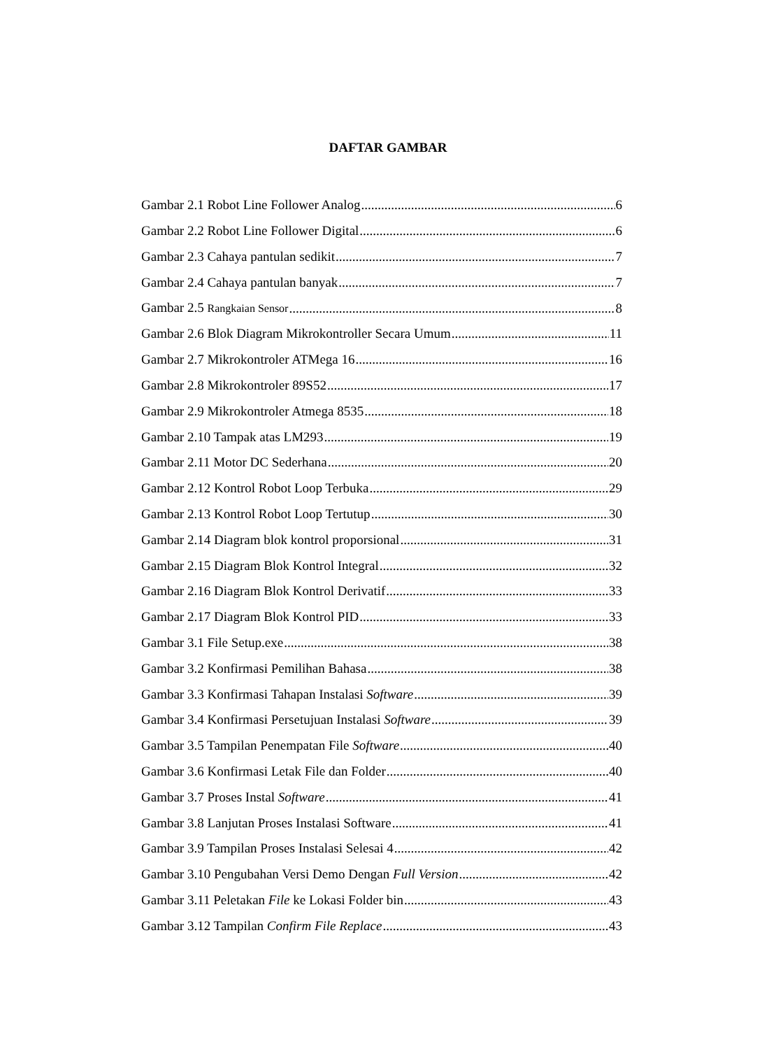DAFTAR GAMBAR
Gambar 2.1 Robot Line Follower Analog 6
Gambar 2.2 Robot Line Follower Digital 6
Gambar 2.3 Cahaya pantulan sedikit 7
Gambar 2.4 Cahaya pantulan banyak 7
Gambar 2.5 Rangkaian Sensor 8
Gambar 2.6 Blok Diagram Mikrokontroller Secara Umum 11
Gambar 2.7 Mikrokontroler ATMega 16 16
Gambar 2.8 Mikrokontroler 89S52 17
Gambar 2.9 Mikrokontroler Atmega 8535 18
Gambar 2.10 Tampak atas LM293 19
Gambar 2.11 Motor DC Sederhana 20
Gambar 2.12 Kontrol Robot Loop Terbuka 29
Gambar 2.13 Kontrol Robot Loop Tertutup 30
Gambar 2.14 Diagram blok kontrol proporsional 31
Gambar 2.15 Diagram Blok Kontrol Integral 32
Gambar 2.16 Diagram Blok Kontrol Derivatif 33
Gambar 2.17 Diagram Blok Kontrol PID 33
Gambar 3.1 File Setup.exe 38
Gambar 3.2 Konfirmasi Pemilihan Bahasa 38
Gambar 3.3 Konfirmasi Tahapan Instalasi Software 39
Gambar 3.4 Konfirmasi Persetujuan Instalasi Software 39
Gambar 3.5 Tampilan Penempatan File Software 40
Gambar 3.6 Konfirmasi Letak File dan Folder 40
Gambar 3.7 Proses Instal Software 41
Gambar 3.8 Lanjutan Proses Instalasi Software 41
Gambar 3.9 Tampilan Proses Instalasi Selesai 4 42
Gambar 3.10 Pengubahan Versi Demo Dengan Full Version 42
Gambar 3.11 Peletakan File ke Lokasi Folder bin 43
Gambar 3.12 Tampilan Confirm File Replace 43